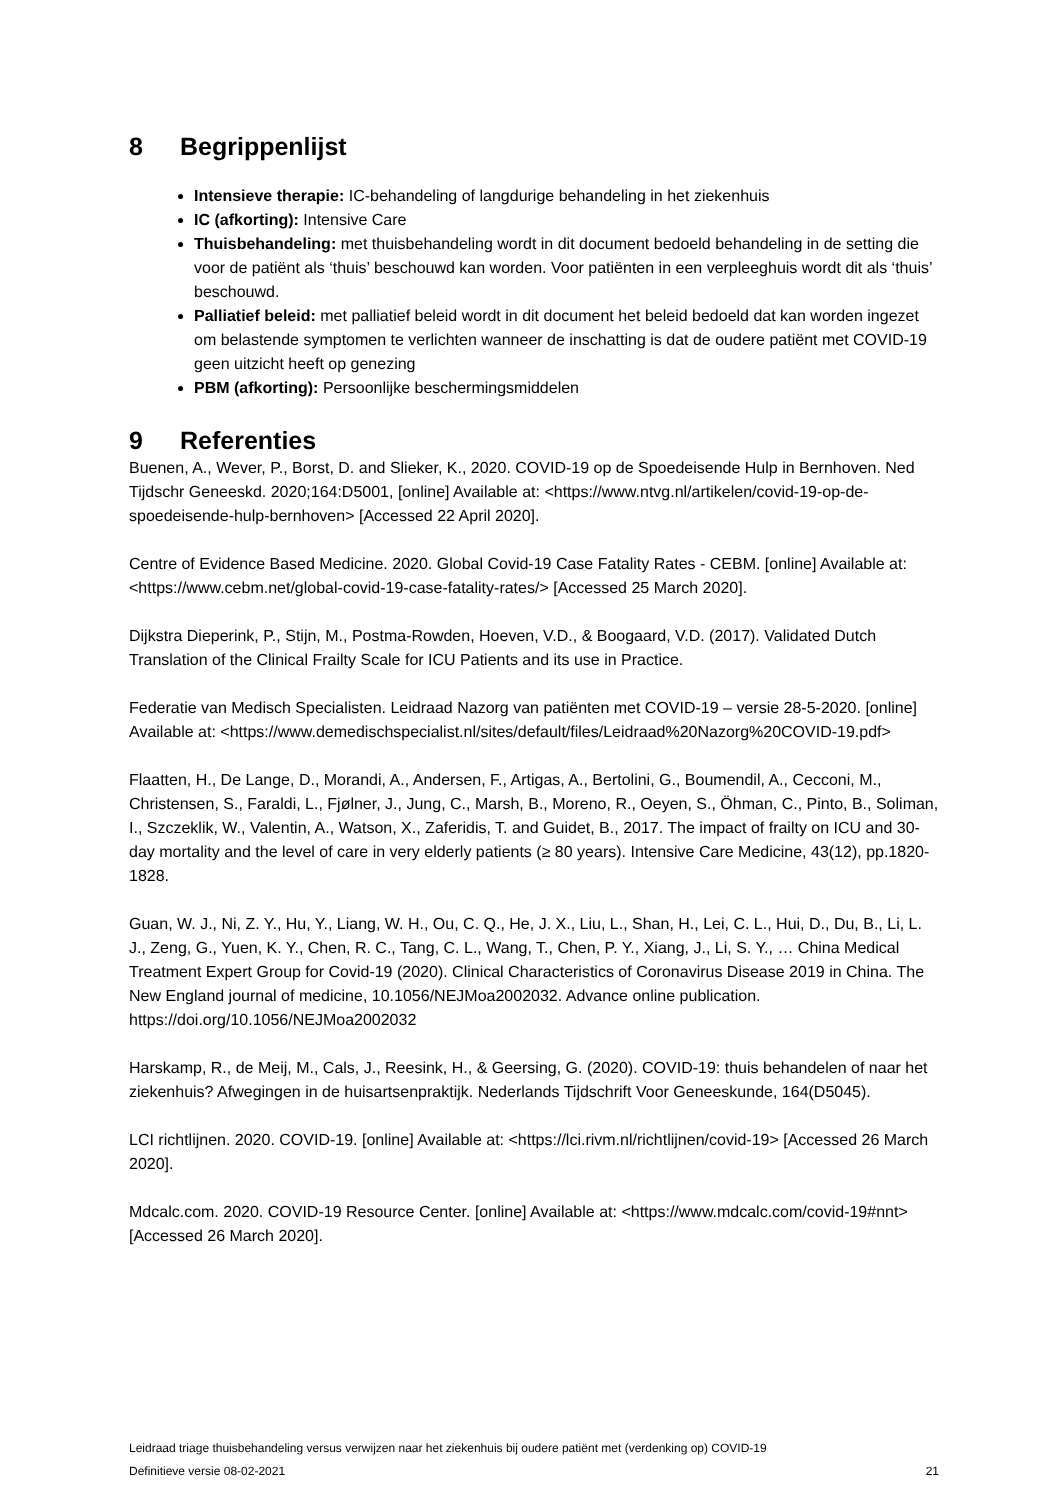8 Begrippenlijst
Intensieve therapie: IC-behandeling of langdurige behandeling in het ziekenhuis
IC (afkorting): Intensive Care
Thuisbehandeling: met thuisbehandeling wordt in dit document bedoeld behandeling in de setting die voor de patiënt als ‘thuis’ beschouwd kan worden. Voor patiënten in een verpleeghuis wordt dit als ‘thuis’ beschouwd.
Palliatief beleid: met palliatief beleid wordt in dit document het beleid bedoeld dat kan worden ingezet om belastende symptomen te verlichten wanneer de inschatting is dat de oudere patiënt met COVID-19 geen uitzicht heeft op genezing
PBM (afkorting): Persoonlijke beschermingsmiddelen
9 Referenties
Buenen, A., Wever, P., Borst, D. and Slieker, K., 2020. COVID-19 op de Spoedeisende Hulp in Bernhoven. Ned Tijdschr Geneeskd. 2020;164:D5001, [online] Available at: <https://www.ntvg.nl/artikelen/covid-19-op-de-spoedeisende-hulp-bernhoven> [Accessed 22 April 2020].
Centre of Evidence Based Medicine. 2020. Global Covid-19 Case Fatality Rates - CEBM. [online] Available at: <https://www.cebm.net/global-covid-19-case-fatality-rates/> [Accessed 25 March 2020].
Dijkstra Dieperink, P., Stijn, M., Postma-Rowden, Hoeven, V.D., & Boogaard, V.D. (2017). Validated Dutch Translation of the Clinical Frailty Scale for ICU Patients and its use in Practice.
Federatie van Medisch Specialisten. Leidraad Nazorg van patiënten met COVID-19 – versie 28-5-2020. [online] Available at: <https://www.demedischspecialist.nl/sites/default/files/Leidraad%20Nazorg%20COVID-19.pdf>
Flaatten, H., De Lange, D., Morandi, A., Andersen, F., Artigas, A., Bertolini, G., Boumendil, A., Cecconi, M., Christensen, S., Faraldi, L., Fjølner, J., Jung, C., Marsh, B., Moreno, R., Oeyen, S., Öhman, C., Pinto, B., Soliman, I., Szczeklik, W., Valentin, A., Watson, X., Zaferidis, T. and Guidet, B., 2017. The impact of frailty on ICU and 30-day mortality and the level of care in very elderly patients (≥ 80 years). Intensive Care Medicine, 43(12), pp.1820-1828.
Guan, W. J., Ni, Z. Y., Hu, Y., Liang, W. H., Ou, C. Q., He, J. X., Liu, L., Shan, H., Lei, C. L., Hui, D., Du, B., Li, L. J., Zeng, G., Yuen, K. Y., Chen, R. C., Tang, C. L., Wang, T., Chen, P. Y., Xiang, J., Li, S. Y., … China Medical Treatment Expert Group for Covid-19 (2020). Clinical Characteristics of Coronavirus Disease 2019 in China. The New England journal of medicine, 10.1056/NEJMoa2002032. Advance online publication. https://doi.org/10.1056/NEJMoa2002032
Harskamp, R., de Meij, M., Cals, J., Reesink, H., & Geersing, G. (2020). COVID-19: thuis behandelen of naar het ziekenhuis? Afwegingen in de huisartsenpraktijk. Nederlands Tijdschrift Voor Geneeskunde, 164(D5045).
LCI richtlijnen. 2020. COVID-19. [online] Available at: <https://lci.rivm.nl/richtlijnen/covid-19> [Accessed 26 March 2020].
Mdcalc.com. 2020. COVID-19 Resource Center. [online] Available at: <https://www.mdcalc.com/covid-19#nnt> [Accessed 26 March 2020].
Leidraad triage thuisbehandeling versus verwijzen naar het ziekenhuis bij oudere patiënt met (verdenking op) COVID-19
Definitieve versie 08-02-2021 21